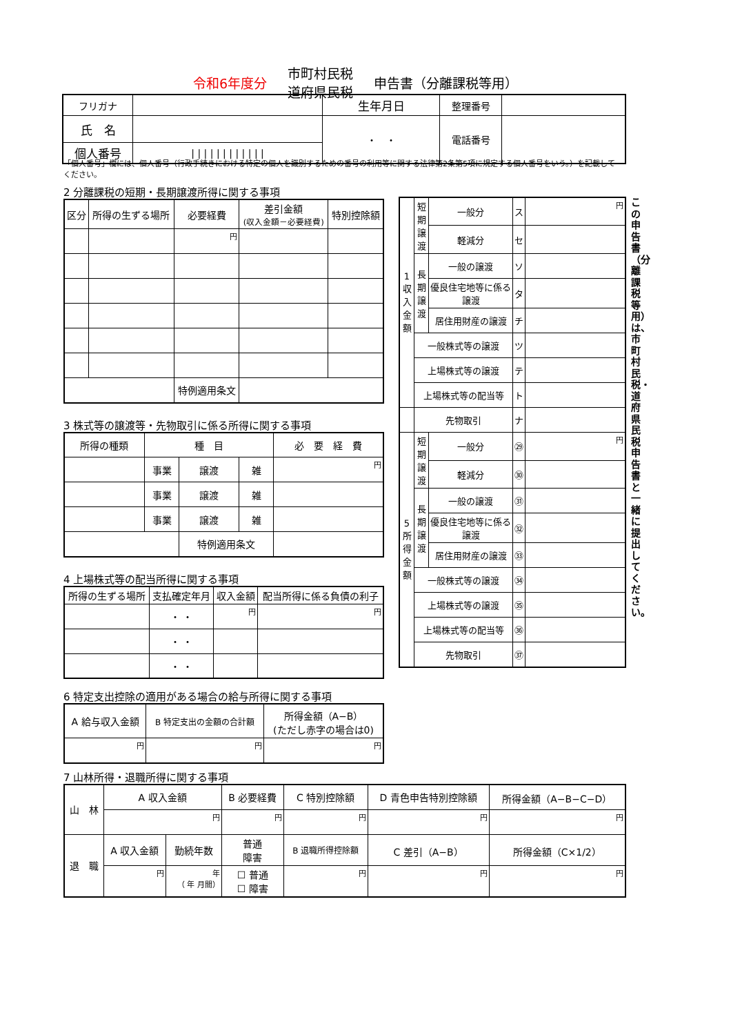令和6年度分 市町村民税
道府県民税 申告書（分離課税等用）
| フリガナ | | 生年月日 | 整理番号 | |
| 氏 名 | | ・ ・ | 電話番号 | |
| 個人番号 | / / / / / / / / / / / / | | | |
「個人番号」欄には、個人番号（行政手続きにおける特定の個人を識別するための番号の利用等に関する法律第2条第5項に規定する個人番号をいう。）を記載してください。
2 分離課税の短期・長期譲渡所得に関する事項
| 区分 | 所得の生ずる場所 | 必要経費 | 差引金額 (収入金額－必要経費) | 特別控除額 |
| | | 円 | | |
| | | 特例適用条文 | | |
3 株式等の譲渡等・先物取引に係る所得に関する事項
| 所得の種類 | 種 目 | | | 必 要 経 費 |
| | 事業 | 譲渡 | 雑 | 円 |
| | 事業 | 譲渡 | 雑 | |
| | 事業 | 譲渡 | 雑 | |
| | | 特例適用条文 | | |
4 上場株式等の配当所得に関する事項
| 所得の生ずる場所 | 支払確定年月 | 収入金額 | 配当所得に係る負債の利子 |
| | ・ ・ | 円 | 円 |
| | ・ ・ | | |
| | ・ ・ | | |
6 特定支出控除の適用がある場合の給与所得に関する事項
| A 給与収入金額 | B 特定支出の金額の合計額 | 所得金額（A−B） (ただし赤字の場合は0) |
| 円 | 円 | 円 |
| 1 収 入 金 額 | 短期譲渡 | 一般分 | ス | 円 |
| | | 軽減分 | セ | |
| | 長期譲渡 | 一般の譲渡 | ソ | |
| | | 優良住宅地等に係る譲渡 | タ | |
| | | 居住用財産の譲渡 | チ | |
| | 一般株式等の譲渡 | | ツ | |
| | 上場株式等の譲渡 | | テ | |
| | 上場株式等の配当等 | | ト | |
| | 先物取引 | | ナ | |
| 5 所 得 金 額 | 短期譲渡 | 一般分 | ㉙ | 円 |
| | | 軽減分 | ㉚ | |
| | 長期譲渡 | 一般の譲渡 | ㉛ | |
| | | 優良住宅地等に係る譲渡 | ㉜ | |
| | | 居住用財産の譲渡 | ㉝ | |
| | 一般株式等の譲渡 | | ㉞ | |
| | 上場株式等の譲渡 | | ㉟ | |
| | 上場株式等の配当等 | | ㊱ | |
| | 先物取引 | | ㊲ | |
この申告書（分離課税等用）は、市町村民税・道府県民税申告書と一緒に提出してください。
7 山林所得・退職所得に関する事項
| 山 林 | A 収入金額 | | B 必要経費 | C 特別控除額 | D 青色申告特別控除額 | 所得金額（A−B−C−D） |
| | 円 | | 円 | 円 | 円 | 円 |
| 退 職 | A 収入金額 | 勤続年数 | 普通 障害 | B 退職所得控除額 | C 差引（A−B） | 所得金額（C×1/2） |
| | 円 | 年 （ 年 月間） | ☐ 普通 ☐ 障害 | 円 | 円 | 円 |